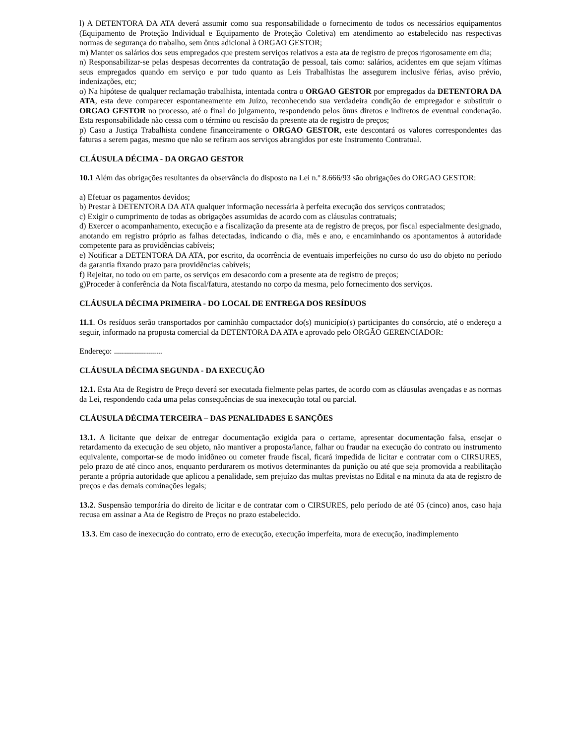l) A DETENTORA DA ATA deverá assumir como sua responsabilidade o fornecimento de todos os necessários equipamentos (Equipamento de Proteção Individual e Equipamento de Proteção Coletiva) em atendimento ao estabelecido nas respectivas normas de segurança do trabalho, sem ônus adicional à ORGAO GESTOR;
m) Manter os salários dos seus empregados que prestem serviços relativos a esta ata de registro de preços rigorosamente em dia;
n) Responsabilizar-se pelas despesas decorrentes da contratação de pessoal, tais como: salários, acidentes em que sejam vítimas seus empregados quando em serviço e por tudo quanto as Leis Trabalhistas lhe assegurem inclusive férias, aviso prévio, indenizações, etc;
o) Na hipótese de qualquer reclamação trabalhista, intentada contra o ORGAO GESTOR por empregados da DETENTORA DA ATA, esta deve comparecer espontaneamente em Juízo, reconhecendo sua verdadeira condição de empregador e substituir o ORGAO GESTOR no processo, até o final do julgamento, respondendo pelos ônus diretos e indiretos de eventual condenação. Esta responsabilidade não cessa com o término ou rescisão da presente ata de registro de preços;
p) Caso a Justiça Trabalhista condene financeiramente o ORGAO GESTOR, este descontará os valores correspondentes das faturas a serem pagas, mesmo que não se refiram aos serviços abrangidos por este Instrumento Contratual.
CLÁUSULA DÉCIMA - DA ORGAO GESTOR
10.1 Além das obrigações resultantes da observância do disposto na Lei n.º 8.666/93 são obrigações do ORGAO GESTOR:
a) Efetuar os pagamentos devidos;
b) Prestar à DETENTORA DA ATA qualquer informação necessária à perfeita execução dos serviços contratados;
c) Exigir o cumprimento de todas as obrigações assumidas de acordo com as cláusulas contratuais;
d) Exercer o acompanhamento, execução e a fiscalização da presente ata de registro de preços, por fiscal especialmente designado, anotando em registro próprio as falhas detectadas, indicando o dia, mês e ano, e encaminhando os apontamentos à autoridade competente para as providências cabíveis;
e) Notificar a DETENTORA DA ATA, por escrito, da ocorrência de eventuais imperfeições no curso do uso do objeto no período da garantia fixando prazo para providências cabíveis;
f) Rejeitar, no todo ou em parte, os serviços em desacordo com a presente ata de registro de preços;
g)Proceder à conferência da Nota fiscal/fatura, atestando no corpo da mesma, pelo fornecimento dos serviços.
CLÁUSULA DÉCIMA PRIMEIRA - DO LOCAL DE ENTREGA DOS RESÍDUOS
11.1. Os resíduos serão transportados por caminhão compactador do(s) município(s) participantes do consórcio, até o endereço a seguir, informado na proposta comercial da DETENTORA DA ATA e aprovado pelo ORGÃO GERENCIADOR:
Endereço: ........................
CLÁUSULA DÉCIMA SEGUNDA - DA EXECUÇÃO
12.1. Esta Ata de Registro de Preço deverá ser executada fielmente pelas partes, de acordo com as cláusulas avençadas e as normas da Lei, respondendo cada uma pelas consequências de sua inexecução total ou parcial.
CLÁUSULA DÉCIMA TERCEIRA – DAS PENALIDADES E SANÇÕES
13.1. A licitante que deixar de entregar documentação exigida para o certame, apresentar documentação falsa, ensejar o retardamento da execução de seu objeto, não mantiver a proposta/lance, falhar ou fraudar na execução do contrato ou instrumento equivalente, comportar-se de modo inidôneo ou cometer fraude fiscal, ficará impedida de licitar e contratar com o CIRSURES, pelo prazo de até cinco anos, enquanto perdurarem os motivos determinantes da punição ou até que seja promovida a reabilitação perante a própria autoridade que aplicou a penalidade, sem prejuízo das multas previstas no Edital e na minuta da ata de registro de preços e das demais cominações legais;
13.2. Suspensão temporária do direito de licitar e de contratar com o CIRSURES, pelo período de até 05 (cinco) anos, caso haja recusa em assinar a Ata de Registro de Preços no prazo estabelecido.
13.3. Em caso de inexecução do contrato, erro de execução, execução imperfeita, mora de execução, inadimplemento